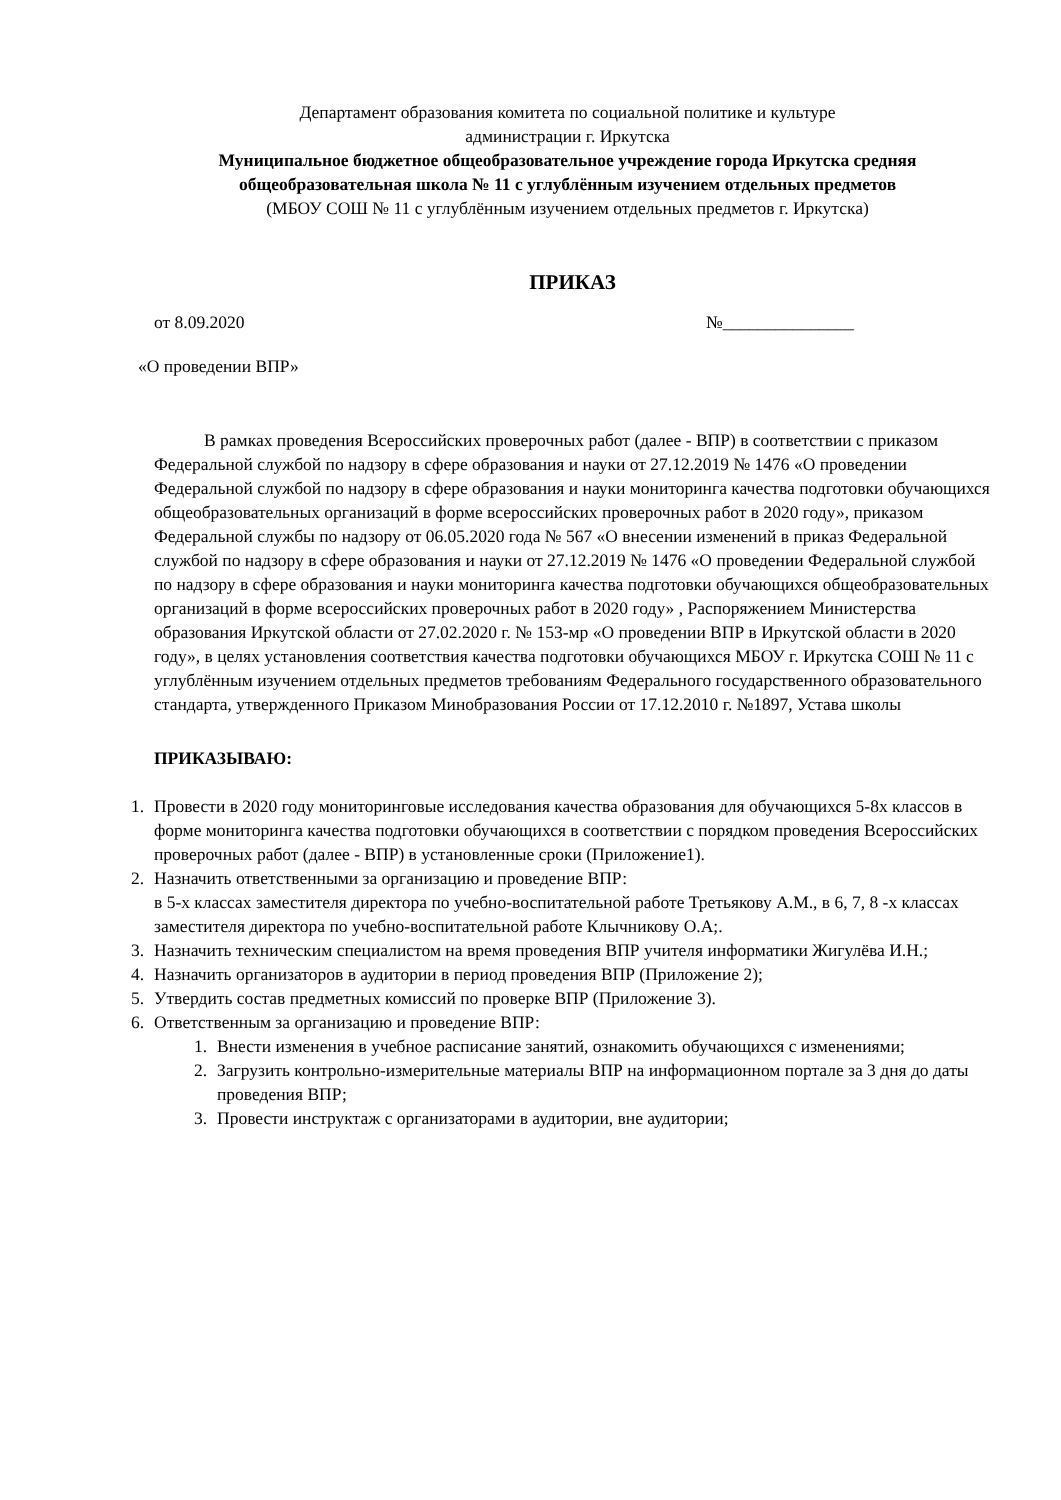Департамент образования комитета по социальной политике и культуре
администрации г. Иркутска
Муниципальное бюджетное общеобразовательное учреждение города Иркутска средняя общеобразовательная школа № 11 с углублённым изучением отдельных предметов
(МБОУ СОШ № 11 с углублённым изучением отдельных предметов г. Иркутска)
ПРИКАЗ
от 8.09.2020 №_______________
«О проведении ВПР»
В рамках проведения Всероссийских проверочных работ (далее - ВПР) в соответствии с приказом Федеральной службой по надзору в сфере образования и науки от 27.12.2019 № 1476 «О проведении Федеральной службой по надзору в сфере образования и науки мониторинга качества подготовки обучающихся общеобразовательных организаций в форме всероссийских проверочных работ в 2020 году», приказом Федеральной службы по надзору от 06.05.2020 года № 567 «О внесении изменений в приказ Федеральной службой по надзору в сфере образования и науки от 27.12.2019 № 1476 «О проведении Федеральной службой по надзору в сфере образования и науки мониторинга качества подготовки обучающихся общеобразовательных организаций в форме всероссийских проверочных работ в 2020 году» , Распоряжением Министерства образования Иркутской области от 27.02.2020 г. № 153-мр «О проведении ВПР в Иркутской области в 2020 году», в целях установления соответствия качества подготовки обучающихся МБОУ г. Иркутска СОШ № 11 с углублённым изучением отдельных предметов требованиям Федерального государственного образовательного стандарта, утвержденного Приказом Минобразования России от 17.12.2010 г. №1897, Устава школы
ПРИКАЗЫВАЮ:
1. Провести в 2020 году мониторинговые исследования качества образования для обучающихся 5-8х классов в форме мониторинга качества подготовки обучающихся в соответствии с порядком проведения Всероссийских проверочных работ (далее - ВПР) в установленные сроки (Приложение1).
2. Назначить ответственными за организацию и проведение ВПР:
в 5-х классах заместителя директора по учебно-воспитательной работе Третьякову А.М., в 6, 7, 8 -х классах заместителя директора по учебно-воспитательной работе Клычникову О.А;.
3. Назначить техническим специалистом на время проведения ВПР учителя информатики Жигулёва И.Н.;
4. Назначить организаторов в аудитории в период проведения ВПР (Приложение 2);
5. Утвердить состав предметных комиссий по проверке ВПР (Приложение 3).
6. Ответственным за организацию и проведение ВПР:
1. Внести изменения в учебное расписание занятий, ознакомить обучающихся с изменениями;
2. Загрузить контрольно-измерительные материалы ВПР на информационном портале за 3 дня до даты проведения ВПР;
3. Провести инструктаж с организаторами в аудитории, вне аудитории;